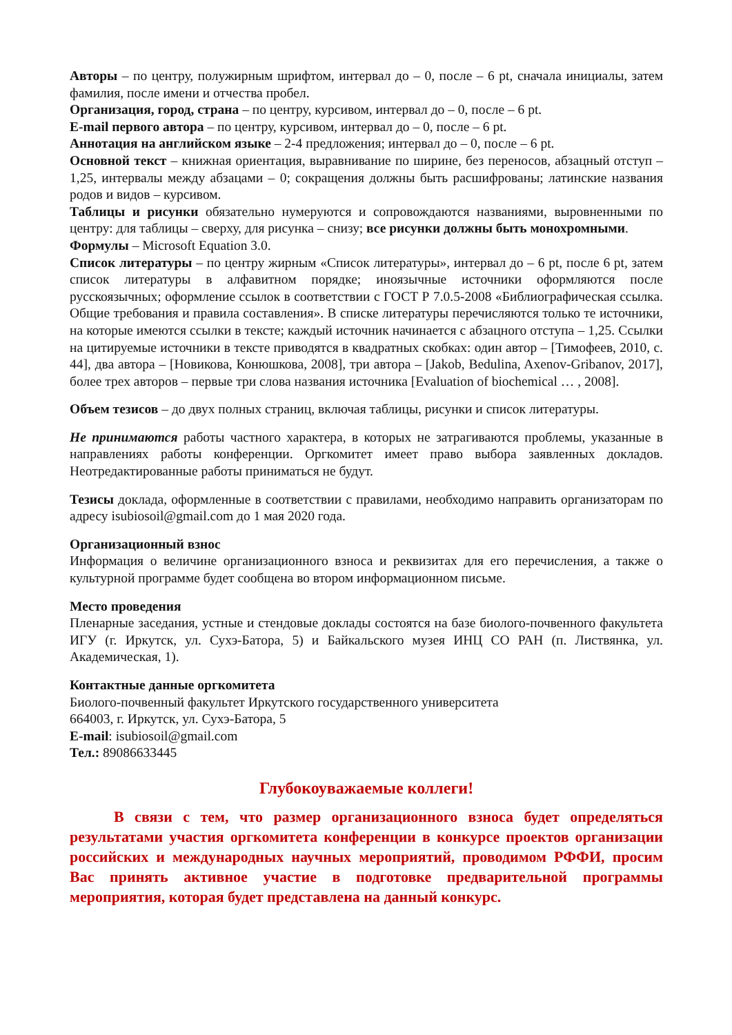Авторы – по центру, полужирным шрифтом, интервал до – 0, после – 6 pt, сначала инициалы, затем фамилия, после имени и отчества пробел.
Организация, город, страна – по центру, курсивом, интервал до – 0, после – 6 pt.
E-mail первого автора – по центру, курсивом, интервал до – 0, после – 6 pt.
Аннотация на английском языке – 2-4 предложения; интервал до – 0, после – 6 pt.
Основной текст – книжная ориентация, выравнивание по ширине, без переносов, абзацный отступ – 1,25, интервалы между абзацами – 0; сокращения должны быть расшифрованы; латинские названия родов и видов – курсивом.
Таблицы и рисунки обязательно нумеруются и сопровождаются названиями, выровненными по центру: для таблицы – сверху, для рисунка – снизу; все рисунки должны быть монохромными.
Формулы – Microsoft Equation 3.0.
Список литературы – по центру жирным «Список литературы», интервал до – 6 pt, после 6 pt, затем список литературы в алфавитном порядке; иноязычные источники оформляются после русскоязычных; оформление ссылок в соответствии с ГОСТ Р 7.0.5-2008 «Библиографическая ссылка. Общие требования и правила составления». В списке литературы перечисляются только те источники, на которые имеются ссылки в тексте; каждый источник начинается с абзацного отступа – 1,25. Ссылки на цитируемые источники в тексте приводятся в квадратных скобках: один автор – [Тимофеев, 2010, с. 44], два автора – [Новикова, Конюшкова, 2008], три автора – [Jakob, Bedulina, Axenov-Gribanov, 2017], более трех авторов – первые три слова названия источника [Evaluation of biochemical … , 2008].
Объем тезисов – до двух полных страниц, включая таблицы, рисунки и список литературы.
Не принимаются работы частного характера, в которых не затрагиваются проблемы, указанные в направлениях работы конференции. Оргкомитет имеет право выбора заявленных докладов. Неотредактированные работы приниматься не будут.
Тезисы доклада, оформленные в соответствии с правилами, необходимо направить организаторам по адресу isubiosoil@gmail.com до 1 мая 2020 года.
Организационный взнос
Информация о величине организационного взноса и реквизитах для его перечисления, а также о культурной программе будет сообщена во втором информационном письме.
Место проведения
Пленарные заседания, устные и стендовые доклады состоятся на базе биолого-почвенного факультета ИГУ (г. Иркутск, ул. Сухэ-Батора, 5) и Байкальского музея ИНЦ СО РАН (п. Листвянка, ул. Академическая, 1).
Контактные данные оргкомитета
Биолого-почвенный факультет Иркутского государственного университета
664003, г. Иркутск, ул. Сухэ-Батора, 5
E-mail: isubiosoil@gmail.com
Тел.: 89086633445
Глубокоуважаемые коллеги!
В связи с тем, что размер организационного взноса будет определяться результатами участия оргкомитета конференции в конкурсе проектов организации российских и международных научных мероприятий, проводимом РФФИ, просим Вас принять активное участие в подготовке предварительной программы мероприятия, которая будет представлена на данный конкурс.